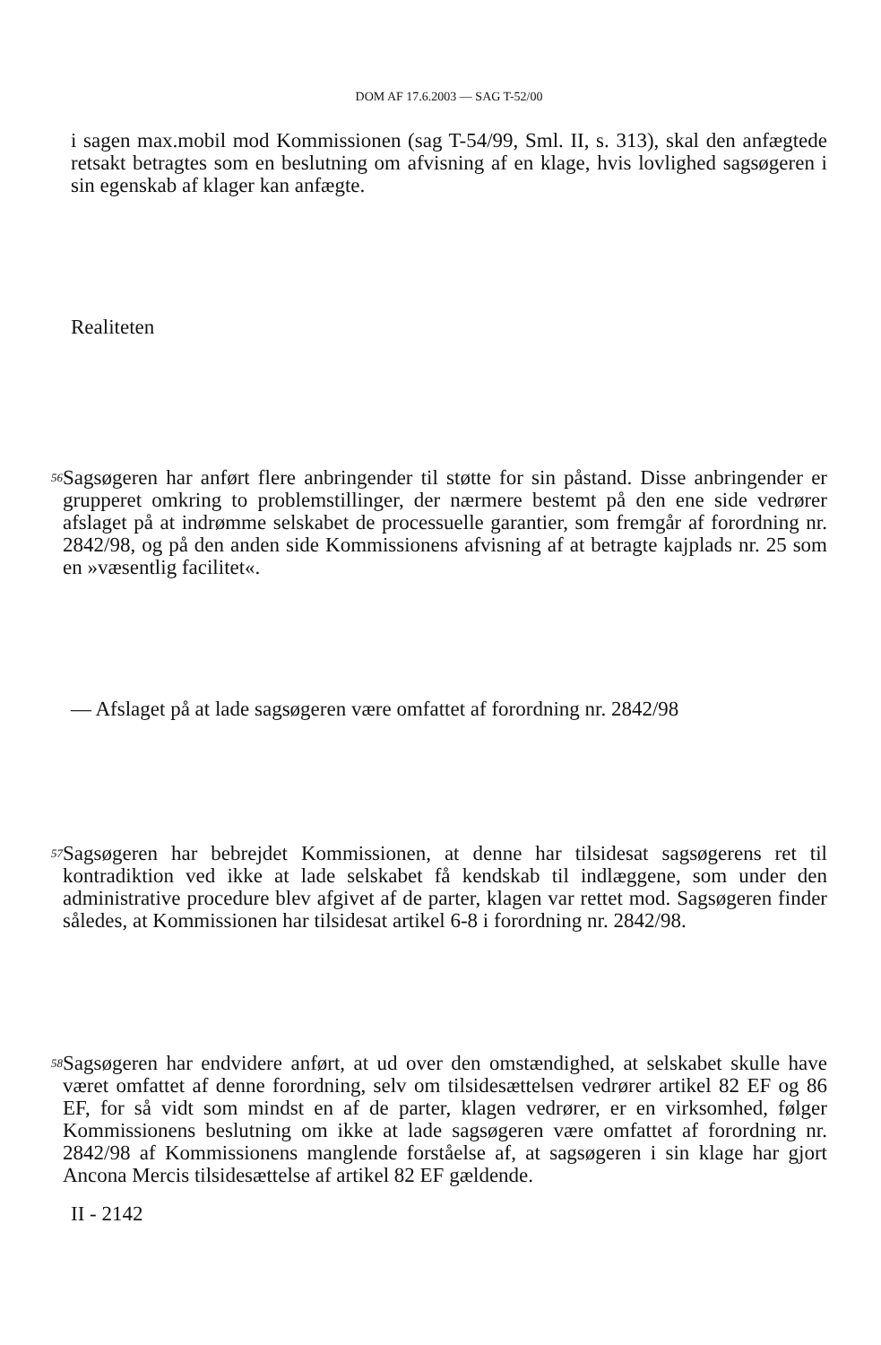DOM AF 17.6.2003 — SAG T-52/00
i sagen max.mobil mod Kommissionen (sag T-54/99, Sml. II, s. 313), skal den anfægtede retsakt betragtes som en beslutning om afvisning af en klage, hvis lovlighed sagsøgeren i sin egenskab af klager kan anfægte.
Realiteten
56
Sagsøgeren har anført flere anbringender til støtte for sin påstand. Disse anbringender er grupperet omkring to problemstillinger, der nærmere bestemt på den ene side vedrører afslaget på at indrømme selskabet de processuelle garantier, som fremgår af forordning nr. 2842/98, og på den anden side Kommissionens afvisning af at betragte kajplads nr. 25 som en »væsentlig facilitet«.
— Afslaget på at lade sagsøgeren være omfattet af forordning nr. 2842/98
57
Sagsøgeren har bebrejdet Kommissionen, at denne har tilsidesat sagsøgerens ret til kontradiktion ved ikke at lade selskabet få kendskab til indlæggene, som under den administrative procedure blev afgivet af de parter, klagen var rettet mod. Sagsøgeren finder således, at Kommissionen har tilsidesat artikel 6-8 i forordning nr. 2842/98.
58
Sagsøgeren har endvidere anført, at ud over den omstændighed, at selskabet skulle have været omfattet af denne forordning, selv om tilsidesættelsen vedrører artikel 82 EF og 86 EF, for så vidt som mindst en af de parter, klagen vedrører, er en virksomhed, følger Kommissionens beslutning om ikke at lade sagsøgeren være omfattet af forordning nr. 2842/98 af Kommissionens manglende forståelse af, at sagsøgeren i sin klage har gjort Ancona Mercis tilsidesættelse af artikel 82 EF gældende.
II - 2142